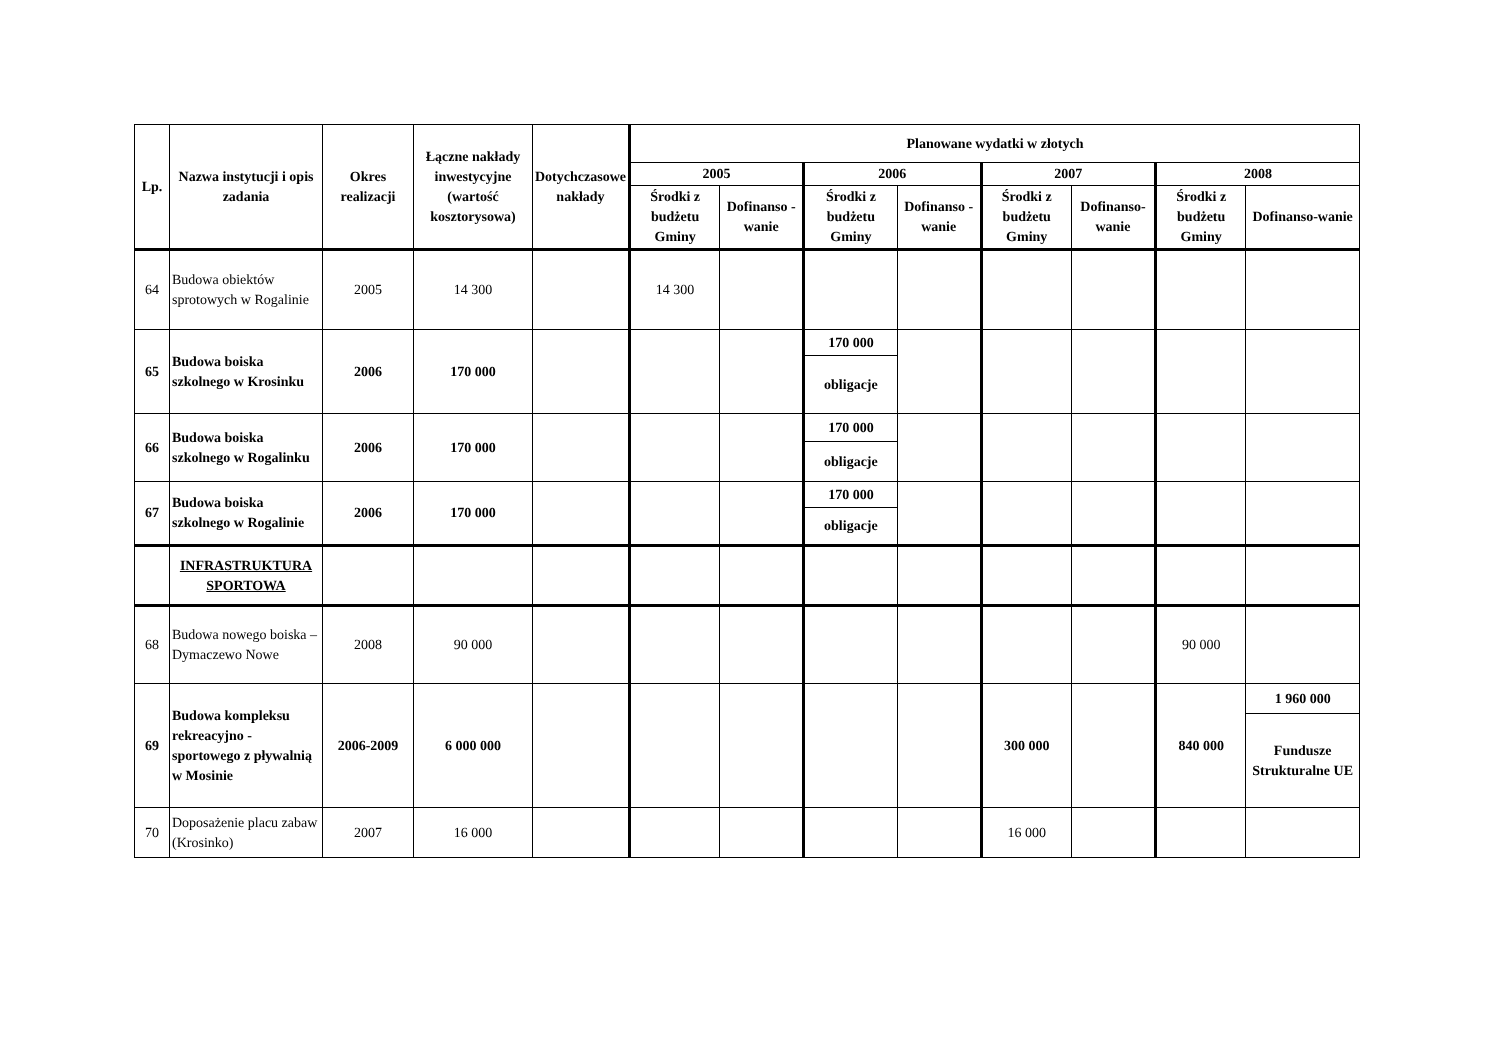| Lp. | Nazwa instytucji i opis zadania | Okres realizacji | Łączne nakłady inwestycyjne (wartość kosztorysowa) | Dotychczasowe nakłady | Planowane wydatki w złotych | | | | | | | |
| --- | --- | --- | --- | --- | --- | --- | --- | --- | --- | --- | --- | --- |
| | | | | | 2005 | | 2006 | | 2007 | | 2008 | |
| | | | | | Środki z budżetu Gminy | Dofinanso - wanie | Środki z budżetu Gminy | Dofinanso - wanie | Środki z budżetu Gminy | Dofinanso-wanie | Środki z budżetu Gminy | Dofinanso-wanie |
| 64 | Budowa obiektów sprotowych w Rogalinie | 2005 | 14 300 | | 14 300 | | | | | | | |
| 65 | Budowa boiska szkolnego w Krosinku | 2006 | 170 000 | | | | 170 000 | | | | | |
| | | | | | | | obligacje | | | | | |
| 66 | Budowa boiska szkolnego w Rogalinku | 2006 | 170 000 | | | | 170 000 | | | | | |
| | | | | | | | obligacje | | | | | |
| 67 | Budowa boiska szkolnego w Rogalinie | 2006 | 170 000 | | | | 170 000 | | | | | |
| | | | | | | | obligacje | | | | | |
| | INFRASTRUKTURA SPORTOWA | | | | | | | | | | | |
| 68 | Budowa nowego boiska – Dymaczewo Nowe | 2008 | 90 000 | | | | | | | | 90 000 | |
| 69 | Budowa kompleksu rekreacyjno - sportowego z pływalnią w Mosinie | 2006-2009 | 6 000 000 | | | | | | 300 000 | | 840 000 | 1 960 000 |
| | | | | | | | | | | | | Fundusze Strukturalne UE |
| 70 | Doposażenie placu zabaw (Krosinko) | 2007 | 16 000 | | | | | | 16 000 | | | |